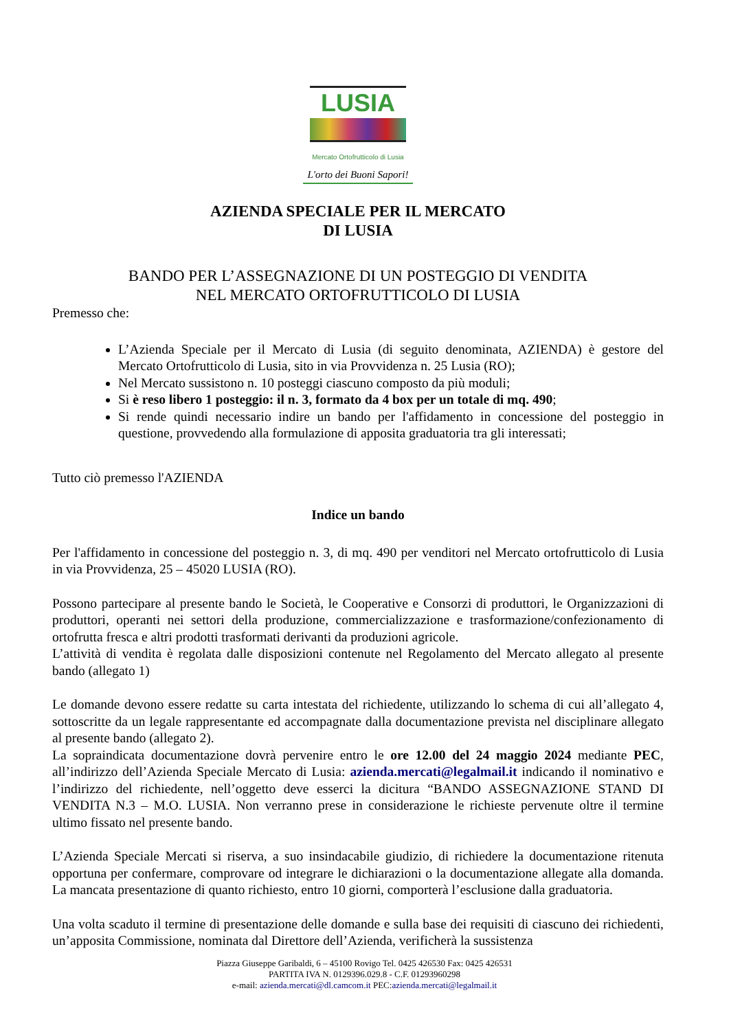LUSIA
Mercato Ortofrutticolo di Lusia
L'orto dei Buoni Sapori!
AZIENDA SPECIALE PER IL MERCATO
DI LUSIA
BANDO PER L’ASSEGNAZIONE DI UN POSTEGGIO DI VENDITA
NEL MERCATO ORTOFRUTTICOLO DI LUSIA
Premesso che:
L’Azienda Speciale per il Mercato di Lusia (di seguito denominata, AZIENDA) è gestore del Mercato Ortofrutticolo di Lusia, sito in via Provvidenza n. 25 Lusia (RO);
Nel Mercato sussistono n. 10 posteggi ciascuno composto da più moduli;
Si è reso libero 1 posteggio: il n. 3, formato da 4 box per un totale di mq. 490;
Si rende quindi necessario indire un bando per l'affidamento in concessione del posteggio in questione, provvedendo alla formulazione di apposita graduatoria tra gli interessati;
Tutto ciò premesso l'AZIENDA
Indice un bando
Per l'affidamento in concessione del posteggio n. 3, di mq. 490 per venditori nel Mercato ortofrutticolo di Lusia in via Provvidenza, 25 – 45020 LUSIA (RO).
Possono partecipare al presente bando le Società, le Cooperative e Consorzi di produttori, le Organizzazioni di produttori, operanti nei settori della produzione, commercializzazione e trasformazione/confezionamento di ortofrutta fresca e altri prodotti trasformati derivanti da produzioni agricole.
L’attività di vendita è regolata dalle disposizioni contenute nel Regolamento del Mercato allegato al presente bando (allegato 1)
Le domande devono essere redatte su carta intestata del richiedente, utilizzando lo schema di cui all’allegato 4, sottoscritte da un legale rappresentante ed accompagnate dalla documentazione prevista nel disciplinare allegato al presente bando (allegato 2).
La sopraindicata documentazione dovrà pervenire entro le ore 12.00 del 24 maggio 2024 mediante PEC, all’indirizzo dell’Azienda Speciale Mercato di Lusia: azienda.mercati@legalmail.it indicando il nominativo e l’indirizzo del richiedente, nell’oggetto deve esserci la dicitura “BANDO ASSEGNAZIONE STAND DI VENDITA N.3 – M.O. LUSIA. Non verranno prese in considerazione le richieste pervenute oltre il termine ultimo fissato nel presente bando.
L’Azienda Speciale Mercati si riserva, a suo insindacabile giudizio, di richiedere la documentazione ritenuta opportuna per confermare, comprovare od integrare le dichiarazioni o la documentazione allegate alla domanda. La mancata presentazione di quanto richiesto, entro 10 giorni, comporterà l’esclusione dalla graduatoria.
Una volta scaduto il termine di presentazione delle domande e sulla base dei requisiti di ciascuno dei richiedenti, un’apposita Commissione, nominata dal Direttore dell’Azienda, verificherà la sussistenza
Piazza Giuseppe Garibaldi, 6 – 45100 Rovigo Tel. 0425 426530 Fax: 0425 426531
PARTITA IVA N. 0129396.029.8 - C.F. 01293960298
e-mail: azienda.mercati@dl.camcom.it PEC:azienda.mercati@legalmail.it